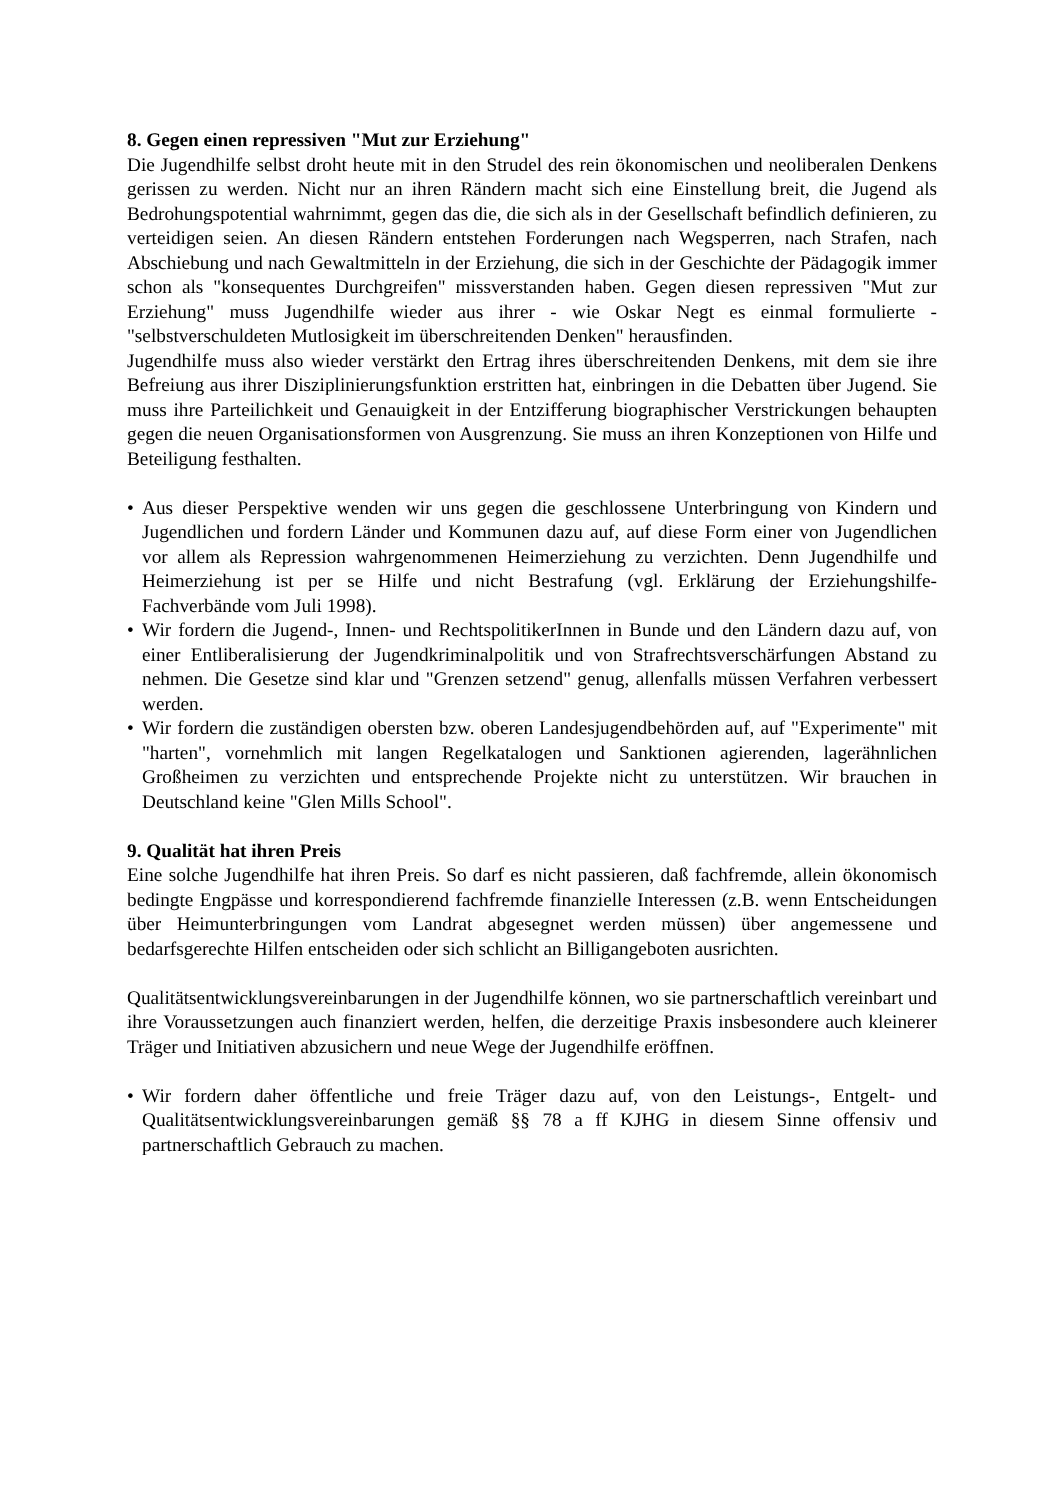8. Gegen einen repressiven "Mut zur Erziehung"
Die Jugendhilfe selbst droht heute mit in den Strudel des rein ökonomischen und neoliberalen Denkens gerissen zu werden. Nicht nur an ihren Rändern macht sich eine Einstellung breit, die Jugend als Bedrohungspotential wahrnimmt, gegen das die, die sich als in der Gesellschaft befindlich definieren, zu verteidigen seien. An diesen Rändern entstehen Forderungen nach Wegsperren, nach Strafen, nach Abschiebung und nach Gewaltmitteln in der Erziehung, die sich in der Geschichte der Pädagogik immer schon als "konsequentes Durchgreifen" missverstanden haben. Gegen diesen repressiven "Mut zur Erziehung" muss Jugendhilfe wieder aus ihrer - wie Oskar Negt es einmal formulierte - "selbstverschuldeten Mutlosigkeit im überschreitenden Denken" herausfinden.
Jugendhilfe muss also wieder verstärkt den Ertrag ihres überschreitenden Denkens, mit dem sie ihre Befreiung aus ihrer Disziplinierungsfunktion erstritten hat, einbringen in die Debatten über Jugend. Sie muss ihre Parteilichkeit und Genauigkeit in der Entzifferung biographischer Verstrickungen behaupten gegen die neuen Organisationsformen von Ausgrenzung. Sie muss an ihren Konzeptionen von Hilfe und Beteiligung festhalten.
• Aus dieser Perspektive wenden wir uns gegen die geschlossene Unterbringung von Kindern und Jugendlichen und fordern Länder und Kommunen dazu auf, auf diese Form einer von Jugendlichen vor allem als Repression wahrgenommenen Heimerziehung zu verzichten. Denn Jugendhilfe und Heimerziehung ist per se Hilfe und nicht Bestrafung (vgl. Erklärung der Erziehungshilfe-Fachverbände vom Juli 1998).
• Wir fordern die Jugend-, Innen- und RechtspolitikerInnen in Bunde und den Ländern dazu auf, von einer Entliberalisierung der Jugendkriminalpolitik und von Strafrechtsverschärfungen Abstand zu nehmen. Die Gesetze sind klar und "Grenzen setzend" genug, allenfalls müssen Verfahren verbessert werden.
• Wir fordern die zuständigen obersten bzw. oberen Landesjugendbehörden auf, auf "Experimente" mit "harten", vornehmlich mit langen Regelkatalogen und Sanktionen agierenden, lagerähnlichen Großheimen zu verzichten und entsprechende Projekte nicht zu unterstützen. Wir brauchen in Deutschland keine "Glen Mills School".
9. Qualität hat ihren Preis
Eine solche Jugendhilfe hat ihren Preis. So darf es nicht passieren, daß fachfremde, allein ökonomisch bedingte Engpässe und korrespondierend fachfremde finanzielle Interessen (z.B. wenn Entscheidungen über Heimunterbringungen vom Landrat abgesegnet werden müssen) über angemessene und bedarfsgerechte Hilfen entscheiden oder sich schlicht an Billigangeboten ausrichten.
Qualitätsentwicklungsvereinbarungen in der Jugendhilfe können, wo sie partnerschaftlich vereinbart und ihre Voraussetzungen auch finanziert werden, helfen, die derzeitige Praxis insbesondere auch kleinerer Träger und Initiativen abzusichern und neue Wege der Jugendhilfe eröffnen.
• Wir fordern daher öffentliche und freie Träger dazu auf, von den Leistungs-, Entgelt- und Qualitätsentwicklungsvereinbarungen gemäß §§ 78 a ff KJHG in diesem Sinne offensiv und partnerschaftlich Gebrauch zu machen.